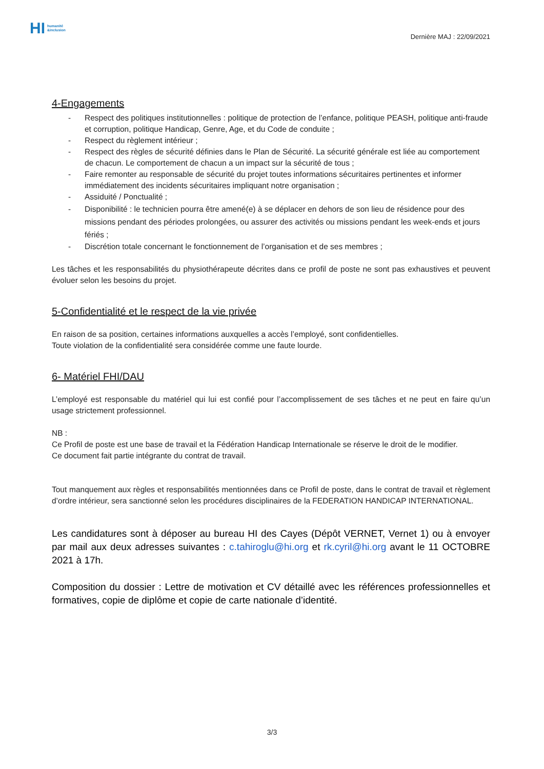HI humanité
&inclusion
Dernière MAJ : 22/09/2021
4-Engagements
- Respect des politiques institutionnelles : politique de protection de l’enfance, politique PEASH, politique anti-fraude et corruption, politique Handicap, Genre, Age, et du Code de conduite ;
- Respect du règlement intérieur ;
- Respect des règles de sécurité définies dans le Plan de Sécurité. La sécurité générale est liée au comportement de chacun. Le comportement de chacun a un impact sur la sécurité de tous ;
- Faire remonter au responsable de sécurité du projet toutes informations sécuritaires pertinentes et informer immédiatement des incidents sécuritaires impliquant notre organisation ;
- Assiduité / Ponctualité ;
- Disponibilité : le technicien pourra être amené(e) à se déplacer en dehors de son lieu de résidence pour des missions pendant des périodes prolongées, ou assurer des activités ou missions pendant les week-ends et jours fériés ;
- Discrétion totale concernant le fonctionnement de l’organisation et de ses membres ;
Les tâches et les responsabilités du physiothérapeute décrites dans ce profil de poste ne sont pas exhaustives et peuvent évoluer selon les besoins du projet.
5-Confidentialité et le respect de la vie privée
En raison de sa position, certaines informations auxquelles a accès l’employé, sont confidentielles.
Toute violation de la confidentialité sera considérée comme une faute lourde.
6- Matériel FHI/DAU
L’employé est responsable du matériel qui lui est confié pour l’accomplissement de ses tâches et ne peut en faire qu’un usage strictement professionnel.
NB :
Ce Profil de poste est une base de travail et la Fédération Handicap Internationale se réserve le droit de le modifier.
Ce document fait partie intégrante du contrat de travail.
Tout manquement aux règles et responsabilités mentionnées dans ce Profil de poste, dans le contrat de travail et règlement d’ordre intérieur, sera sanctionné selon les procédures disciplinaires de la FEDERATION HANDICAP INTERNATIONAL.
Les candidatures sont à déposer au bureau HI des Cayes (Dépôt VERNET, Vernet 1) ou à envoyer par mail aux deux adresses suivantes : c.tahiroglu@hi.org et rk.cyril@hi.org avant le 11 OCTOBRE 2021 à 17h.
Composition du dossier : Lettre de motivation et CV détaillé avec les références professionnelles et formatives, copie de diplôme et copie de carte nationale d’identité.
3/3